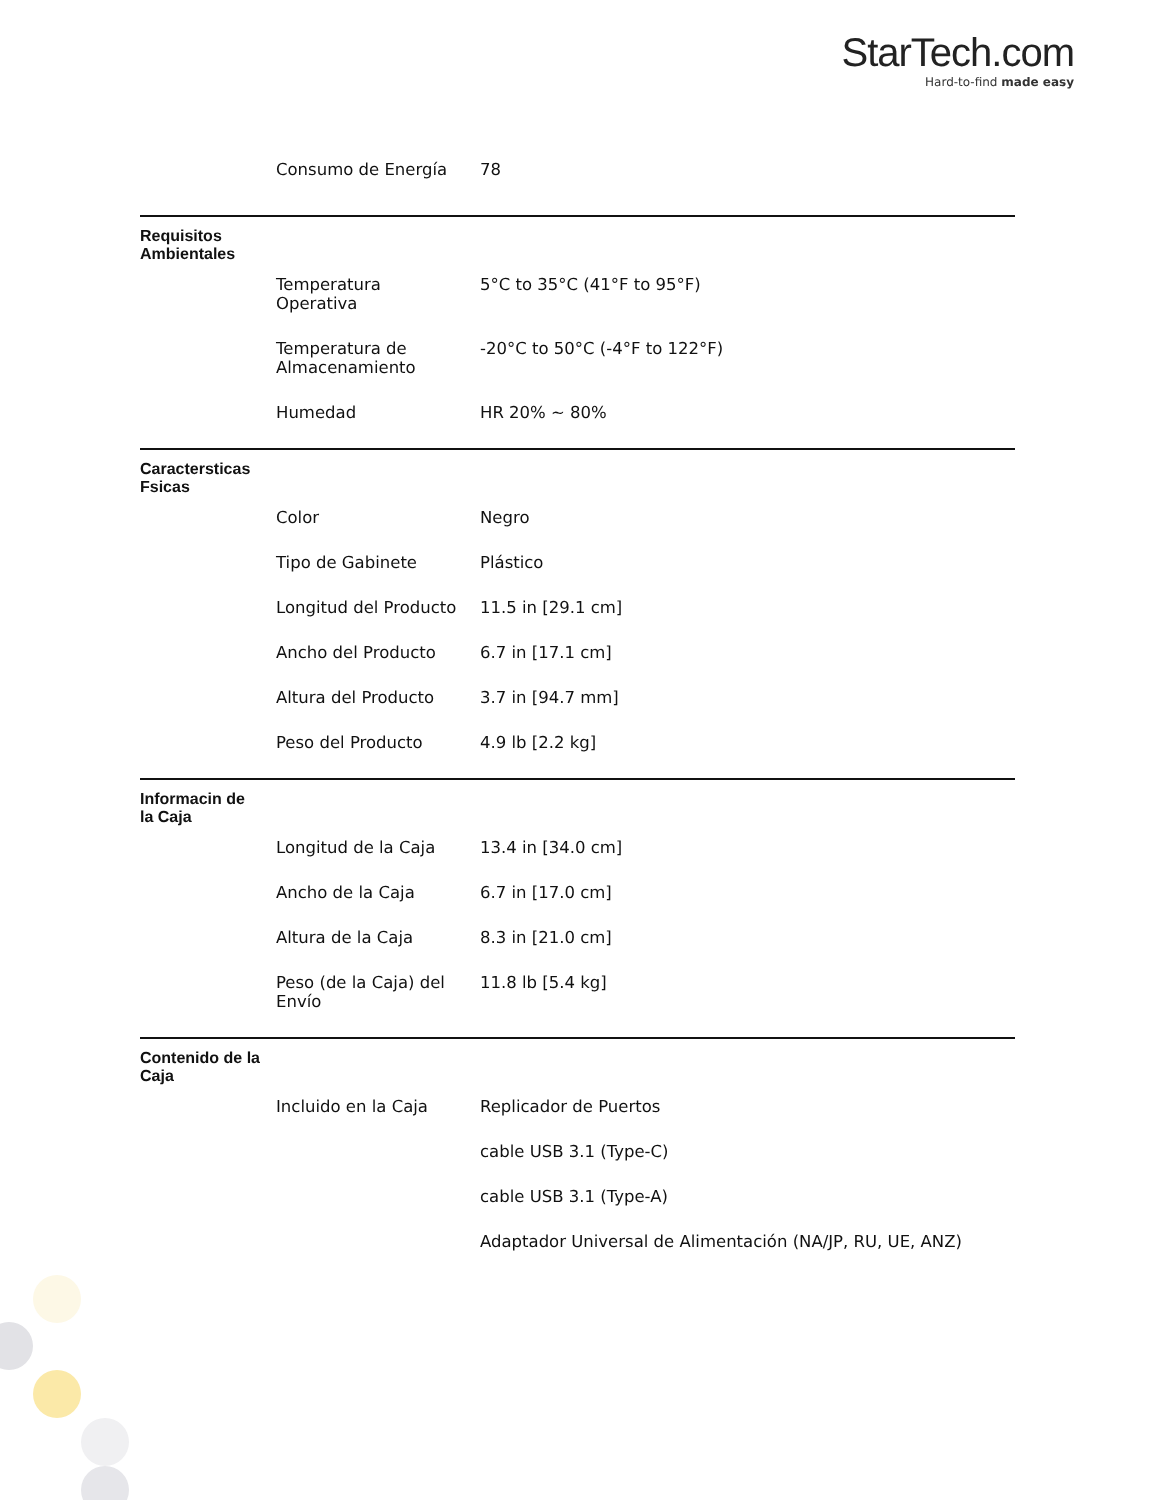StarTech.com
Hard-to-find made easy
| | Consumo de Energía | 78 |
| Requisitos Ambientales | | |
| | Temperatura Operativa | 5°C to 35°C (41°F to 95°F) |
| | Temperatura de Almacenamiento | -20°C to 50°C (-4°F to 122°F) |
| | Humedad | HR 20% ~ 80% |
| Caractersticas Fsicas | | |
| | Color | Negro |
| | Tipo de Gabinete | Plástico |
| | Longitud del Producto | 11.5 in [29.1 cm] |
| | Ancho del Producto | 6.7 in [17.1 cm] |
| | Altura del Producto | 3.7 in [94.7 mm] |
| | Peso del Producto | 4.9 lb [2.2 kg] |
| Informacin de la Caja | | |
| | Longitud de la Caja | 13.4 in [34.0 cm] |
| | Ancho de la Caja | 6.7 in [17.0 cm] |
| | Altura de la Caja | 8.3 in [21.0 cm] |
| | Peso (de la Caja) del Envío | 11.8 lb [5.4 kg] |
| Contenido de la Caja | | |
| | Incluido en la Caja | Replicador de Puertos |
| | | cable USB 3.1 (Type-C) |
| | | cable USB 3.1 (Type-A) |
| | | Adaptador Universal de Alimentación (NA/JP, RU, UE, ANZ) |